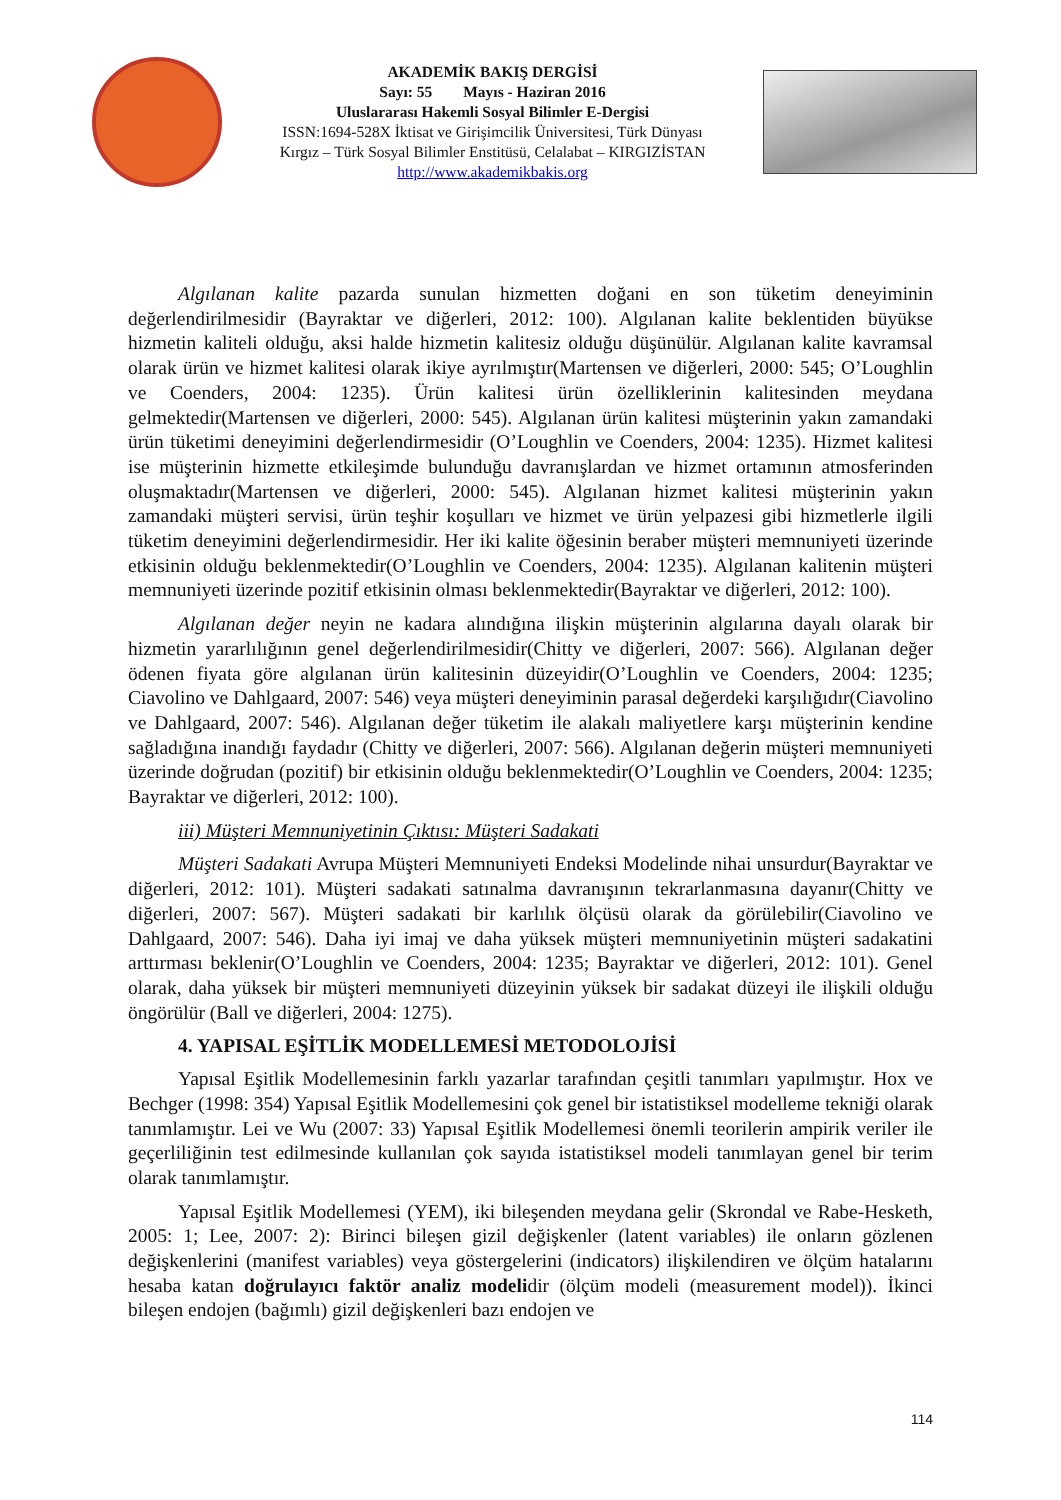AKADEMİK BAKIŞ DERGİSİ
Sayı: 55 Mayıs - Haziran 2016
Uluslararası Hakemli Sosyal Bilimler E-Dergisi
ISSN:1694-528X İktisat ve Girişimcilik Üniversitesi, Türk Dünyası
Kırgız – Türk Sosyal Bilimler Enstitüsü, Celalabat – KIRGIZİSTAN
http://www.akademikbakis.org
Algılanan kalite pazarda sunulan hizmetten doğani en son tüketim deneyiminin değerlendirilmesidir (Bayraktar ve diğerleri, 2012: 100). Algılanan kalite beklentiden büyükse hizmetin kaliteli olduğu, aksi halde hizmetin kalitesiz olduğu düşünülür. Algılanan kalite kavramsal olarak ürün ve hizmet kalitesi olarak ikiye ayrılmıştır(Martensen ve diğerleri, 2000: 545; O’Loughlin ve Coenders, 2004: 1235). Ürün kalitesi ürün özelliklerinin kalitesinden meydana gelmektedir(Martensen ve diğerleri, 2000: 545). Algılanan ürün kalitesi müşterinin yakın zamandaki ürün tüketimi deneyimini değerlendirmesidir (O’Loughlin ve Coenders, 2004: 1235). Hizmet kalitesi ise müşterinin hizmette etkileşimde bulunduğu davranışlardan ve hizmet ortamının atmosferinden oluşmaktadır(Martensen ve diğerleri, 2000: 545). Algılanan hizmet kalitesi müşterinin yakın zamandaki müşteri servisi, ürün teşhir koşulları ve hizmet ve ürün yelpazesi gibi hizmetlerle ilgili tüketim deneyimini değerlendirmesidir. Her iki kalite öğesinin beraber müşteri memnuniyeti üzerinde etkisinin olduğu beklenmektedir(O’Loughlin ve Coenders, 2004: 1235). Algılanan kalitenin müşteri memnuniyeti üzerinde pozitif etkisinin olması beklenmektedir(Bayraktar ve diğerleri, 2012: 100).
Algılanan değer neyin ne kadara alındığına ilişkin müşterinin algılarına dayalı olarak bir hizmetin yararlılığının genel değerlendirilmesidir(Chitty ve diğerleri, 2007: 566). Algılanan değer ödenen fiyata göre algılanan ürün kalitesinin düzeyidir(O’Loughlin ve Coenders, 2004: 1235; Ciavolino ve Dahlgaard, 2007: 546) veya müşteri deneyiminin parasal değerdeki karşılığıdır(Ciavolino ve Dahlgaard, 2007: 546). Algılanan değer tüketim ile alakalı maliyetlere karşı müşterinin kendine sağladığına inandığı faydadır (Chitty ve diğerleri, 2007: 566). Algılanan değerin müşteri memnuniyeti üzerinde doğrudan (pozitif) bir etkisinin olduğu beklenmektedir(O’Loughlin ve Coenders, 2004: 1235; Bayraktar ve diğerleri, 2012: 100).
iii) Müşteri Memnuniyetinin Çıktısı: Müşteri Sadakati
Müşteri Sadakati Avrupa Müşteri Memnuniyeti Endeksi Modelinde nihai unsurdur(Bayraktar ve diğerleri, 2012: 101). Müşteri sadakati satınalma davranışının tekrarlanmasına dayanır(Chitty ve diğerleri, 2007: 567). Müşteri sadakati bir karlılık ölçüsü olarak da görülebilir(Ciavolino ve Dahlgaard, 2007: 546). Daha iyi imaj ve daha yüksek müşteri memnuniyetinin müşteri sadakatini arttırması beklenir(O’Loughlin ve Coenders, 2004: 1235; Bayraktar ve diğerleri, 2012: 101). Genel olarak, daha yüksek bir müşteri memnuniyeti düzeyinin yüksek bir sadakat düzeyi ile ilişkili olduğu öngörülür (Ball ve diğerleri, 2004: 1275).
4. YAPISAL EŞİTLİK MODELLEMESİ METODOLOJİSİ
Yapısal Eşitlik Modellemesinin farklı yazarlar tarafından çeşitli tanımları yapılmıştır. Hox ve Bechger (1998: 354) Yapısal Eşitlik Modellemesini çok genel bir istatistiksel modelleme tekniği olarak tanımlamıştır. Lei ve Wu (2007: 33) Yapısal Eşitlik Modellemesi önemli teorilerin ampirik veriler ile geçerliliğinin test edilmesinde kullanılan çok sayıda istatistiksel modeli tanımlayan genel bir terim olarak tanımlamıştır.
Yapısal Eşitlik Modellemesi (YEM), iki bileşenden meydana gelir (Skrondal ve Rabe-Hesketh, 2005: 1; Lee, 2007: 2): Birinci bileşen gizil değişkenler (latent variables) ile onların gözlenen değişkenlerini (manifest variables) veya göstergelerini (indicators) ilişkilendiren ve ölçüm hatalarını hesaba katan doğrulayıcı faktör analiz modelidir (ölçüm modeli (measurement model)). İkinci bileşen endojen (bağımlı) gizil değişkenleri bazı endojen ve
114